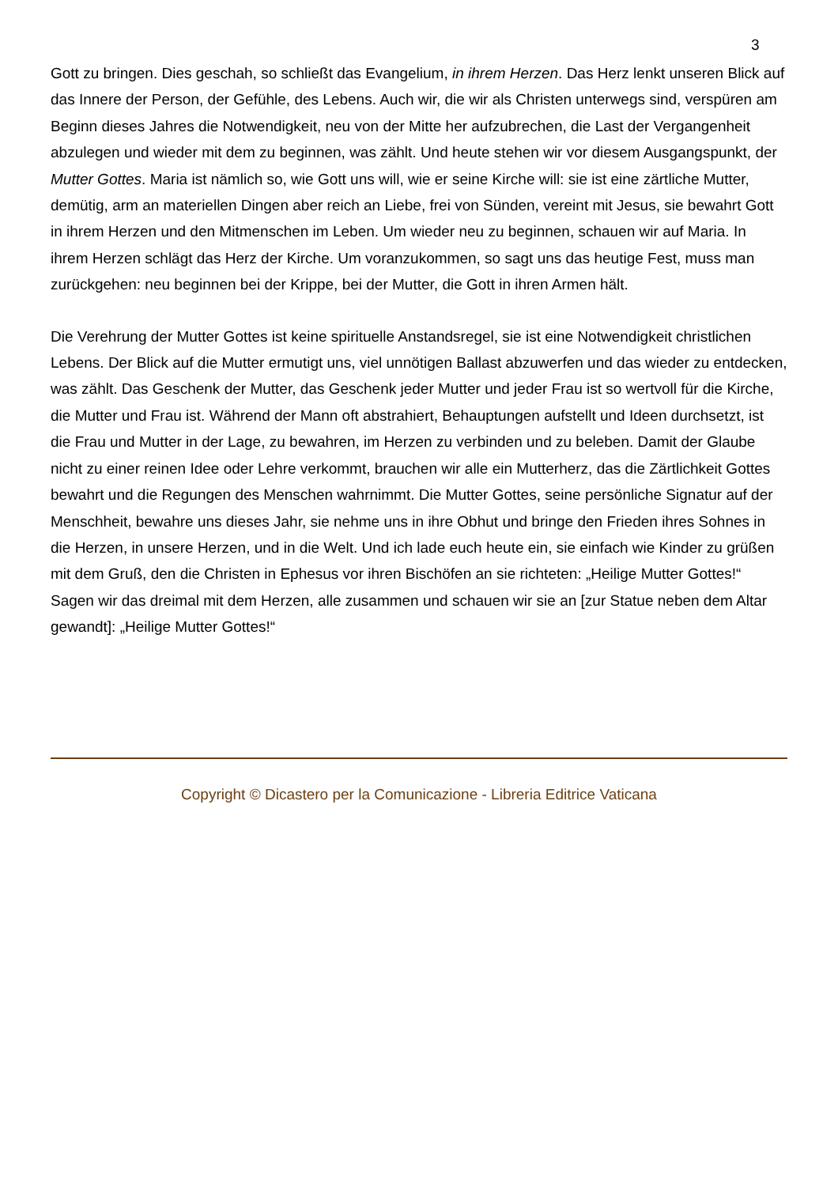3
Gott zu bringen. Dies geschah, so schließt das Evangelium, in ihrem Herzen. Das Herz lenkt unseren Blick auf das Innere der Person, der Gefühle, des Lebens. Auch wir, die wir als Christen unterwegs sind, verspüren am Beginn dieses Jahres die Notwendigkeit, neu von der Mitte her aufzubrechen, die Last der Vergangenheit abzulegen und wieder mit dem zu beginnen, was zählt. Und heute stehen wir vor diesem Ausgangspunkt, der Mutter Gottes. Maria ist nämlich so, wie Gott uns will, wie er seine Kirche will: sie ist eine zärtliche Mutter, demütig, arm an materiellen Dingen aber reich an Liebe, frei von Sünden, vereint mit Jesus, sie bewahrt Gott in ihrem Herzen und den Mitmenschen im Leben. Um wieder neu zu beginnen, schauen wir auf Maria. In ihrem Herzen schlägt das Herz der Kirche. Um voranzukommen, so sagt uns das heutige Fest, muss man zurückgehen: neu beginnen bei der Krippe, bei der Mutter, die Gott in ihren Armen hält.
Die Verehrung der Mutter Gottes ist keine spirituelle Anstandsregel, sie ist eine Notwendigkeit christlichen Lebens. Der Blick auf die Mutter ermutigt uns, viel unnötigen Ballast abzuwerfen und das wieder zu entdecken, was zählt. Das Geschenk der Mutter, das Geschenk jeder Mutter und jeder Frau ist so wertvoll für die Kirche, die Mutter und Frau ist. Während der Mann oft abstrahiert, Behauptungen aufstellt und Ideen durchsetzt, ist die Frau und Mutter in der Lage, zu bewahren, im Herzen zu verbinden und zu beleben. Damit der Glaube nicht zu einer reinen Idee oder Lehre verkommt, brauchen wir alle ein Mutterherz, das die Zärtlichkeit Gottes bewahrt und die Regungen des Menschen wahrnimmt. Die Mutter Gottes, seine persönliche Signatur auf der Menschheit, bewahre uns dieses Jahr, sie nehme uns in ihre Obhut und bringe den Frieden ihres Sohnes in die Herzen, in unsere Herzen, und in die Welt. Und ich lade euch heute ein, sie einfach wie Kinder zu grüßen mit dem Gruß, den die Christen in Ephesus vor ihren Bischöfen an sie richteten: „Heilige Mutter Gottes!“ Sagen wir das dreimal mit dem Herzen, alle zusammen und schauen wir sie an [zur Statue neben dem Altar gewandt]: „Heilige Mutter Gottes!“
Copyright © Dicastero per la Comunicazione - Libreria Editrice Vaticana